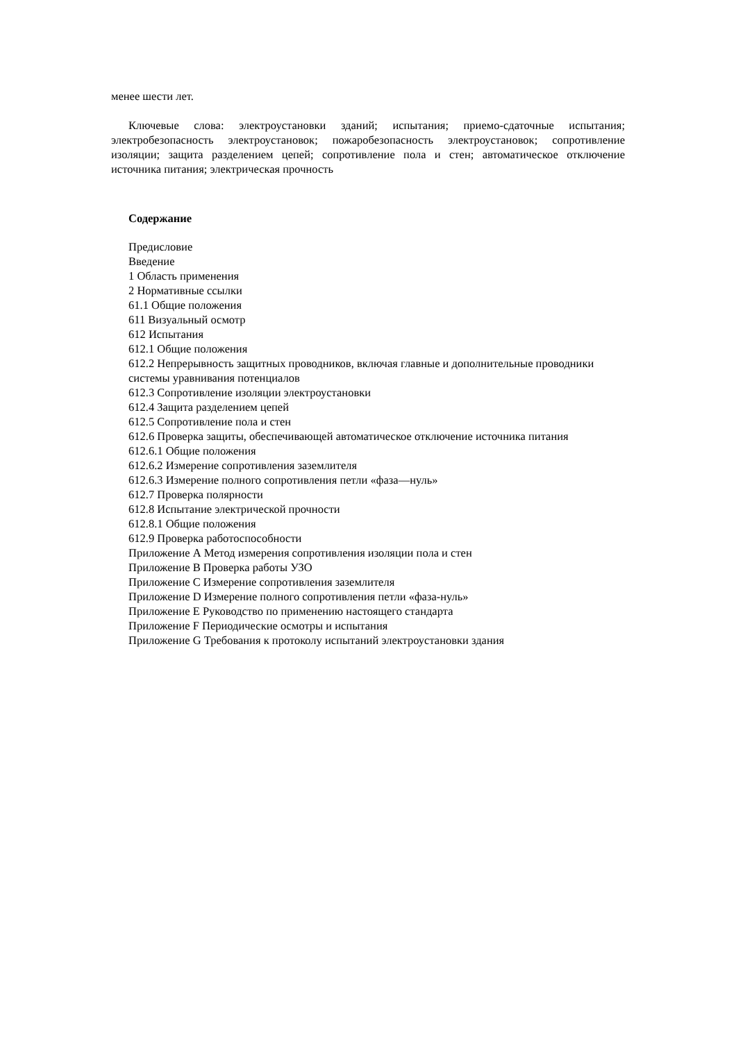менее шести лет.
Ключевые слова: электроустановки зданий; испытания; приемо-сдаточные испытания; электробезопасность электроустановок; пожаробезопасность электроустановок; сопротивление изоляции; защита разделением цепей; сопротивление пола и стен; автоматическое отключение источника питания; электрическая прочность
Содержание
Предисловие
Введение
1 Область применения
2 Нормативные ссылки
61.1 Общие положения
611 Визуальный осмотр
612 Испытания
612.1 Общие положения
612.2 Непрерывность защитных проводников, включая главные и дополнительные проводники
системы уравнивания потенциалов
612.3 Сопротивление изоляции электроустановки
612.4 Защита разделением цепей
612.5 Сопротивление пола и стен
612.6 Проверка защиты, обеспечивающей автоматическое отключение источника питания
612.6.1 Общие положения
612.6.2 Измерение сопротивления заземлителя
612.6.3 Измерение полного сопротивления петли «фаза—нуль»
612.7 Проверка полярности
612.8 Испытание электрической прочности
612.8.1 Общие положения
612.9 Проверка работоспособности
Приложение А Метод измерения сопротивления изоляции пола и стен
Приложение В Проверка работы УЗО
Приложение С Измерение сопротивления заземлителя
Приложение D Измерение полного сопротивления петли «фаза-нуль»
Приложение Е Руководство по применению настоящего стандарта
Приложение F Периодические осмотры и испытания
Приложение G Требования к протоколу испытаний электроустановки здания